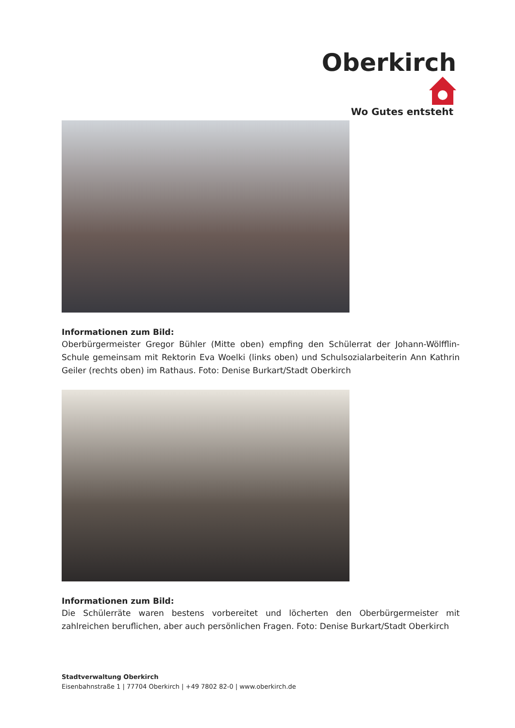Oberkirch
Wo Gutes entsteht
Informationen zum Bild:
Oberbürgermeister Gregor Bühler (Mitte oben) empfing den Schülerrat der Johann-Wölfflin-Schule gemeinsam mit Rektorin Eva Woelki (links oben) und Schulsozialarbeiterin Ann Kathrin Geiler (rechts oben) im Rathaus. Foto: Denise Burkart/Stadt Oberkirch
Informationen zum Bild:
Die Schülerräte waren bestens vorbereitet und löcherten den Oberbürgermeister mit zahlreichen beruflichen, aber auch persönlichen Fragen. Foto: Denise Burkart/Stadt Oberkirch
Stadtverwaltung Oberkirch
Eisenbahnstraße 1 | 77704 Oberkirch | +49 7802 82-0 | www.oberkirch.de